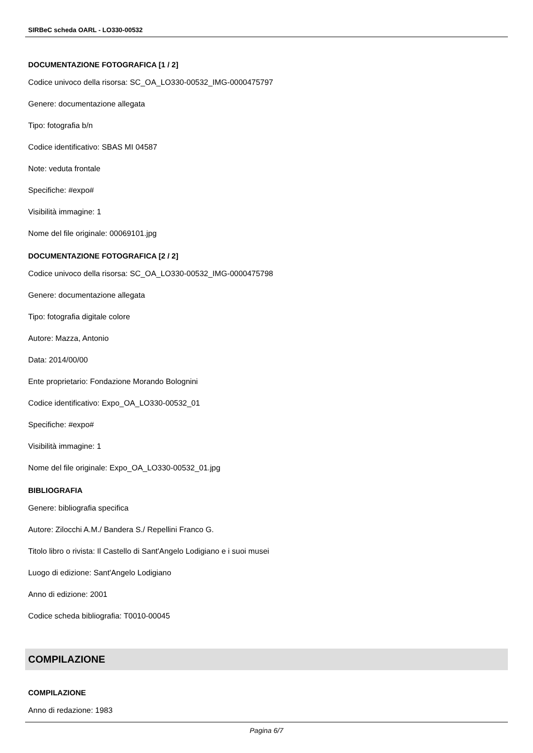SIRBeC scheda OARL - LO330-00532
DOCUMENTAZIONE FOTOGRAFICA [1 / 2]
Codice univoco della risorsa: SC_OA_LO330-00532_IMG-0000475797
Genere: documentazione allegata
Tipo: fotografia b/n
Codice identificativo: SBAS MI 04587
Note: veduta frontale
Specifiche: #expo#
Visibilità immagine: 1
Nome del file originale: 00069101.jpg
DOCUMENTAZIONE FOTOGRAFICA [2 / 2]
Codice univoco della risorsa: SC_OA_LO330-00532_IMG-0000475798
Genere: documentazione allegata
Tipo: fotografia digitale colore
Autore: Mazza, Antonio
Data: 2014/00/00
Ente proprietario: Fondazione Morando Bolognini
Codice identificativo: Expo_OA_LO330-00532_01
Specifiche: #expo#
Visibilità immagine: 1
Nome del file originale: Expo_OA_LO330-00532_01.jpg
BIBLIOGRAFIA
Genere: bibliografia specifica
Autore: Zilocchi A.M./ Bandera S./ Repellini Franco G.
Titolo libro o rivista: Il Castello di Sant'Angelo Lodigiano e i suoi musei
Luogo di edizione: Sant'Angelo Lodigiano
Anno di edizione: 2001
Codice scheda bibliografia: T0010-00045
COMPILAZIONE
COMPILAZIONE
Anno di redazione: 1983
Pagina 6/7